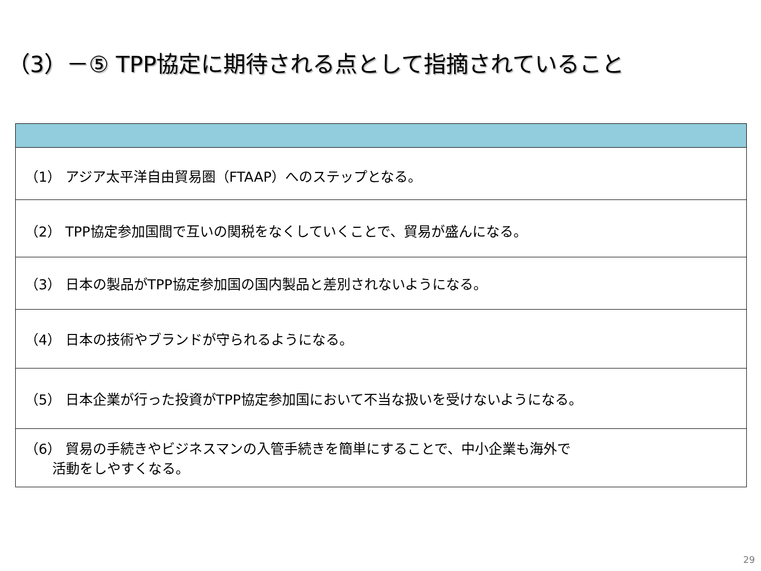（3）－⑤ TPP協定に期待される点として指摘されていること
| （1） アジア太平洋自由貿易圏（FTAAP）へのステップとなる。 |
| （2） TPP協定参加国間で互いの関税をなくしていくことで、貿易が盛んになる。 |
| （3） 日本の製品がTPP協定参加国の国内製品と差別されないようになる。 |
| （4） 日本の技術やブランドが守られるようになる。 |
| （5） 日本企業が行った投資がTPP協定参加国において不当な扱いを受けないようになる。 |
| （6） 貿易の手続きやビジネスマンの入管手続きを簡単にすることで、中小企業も海外で 活動をしやすくなる。 |
29